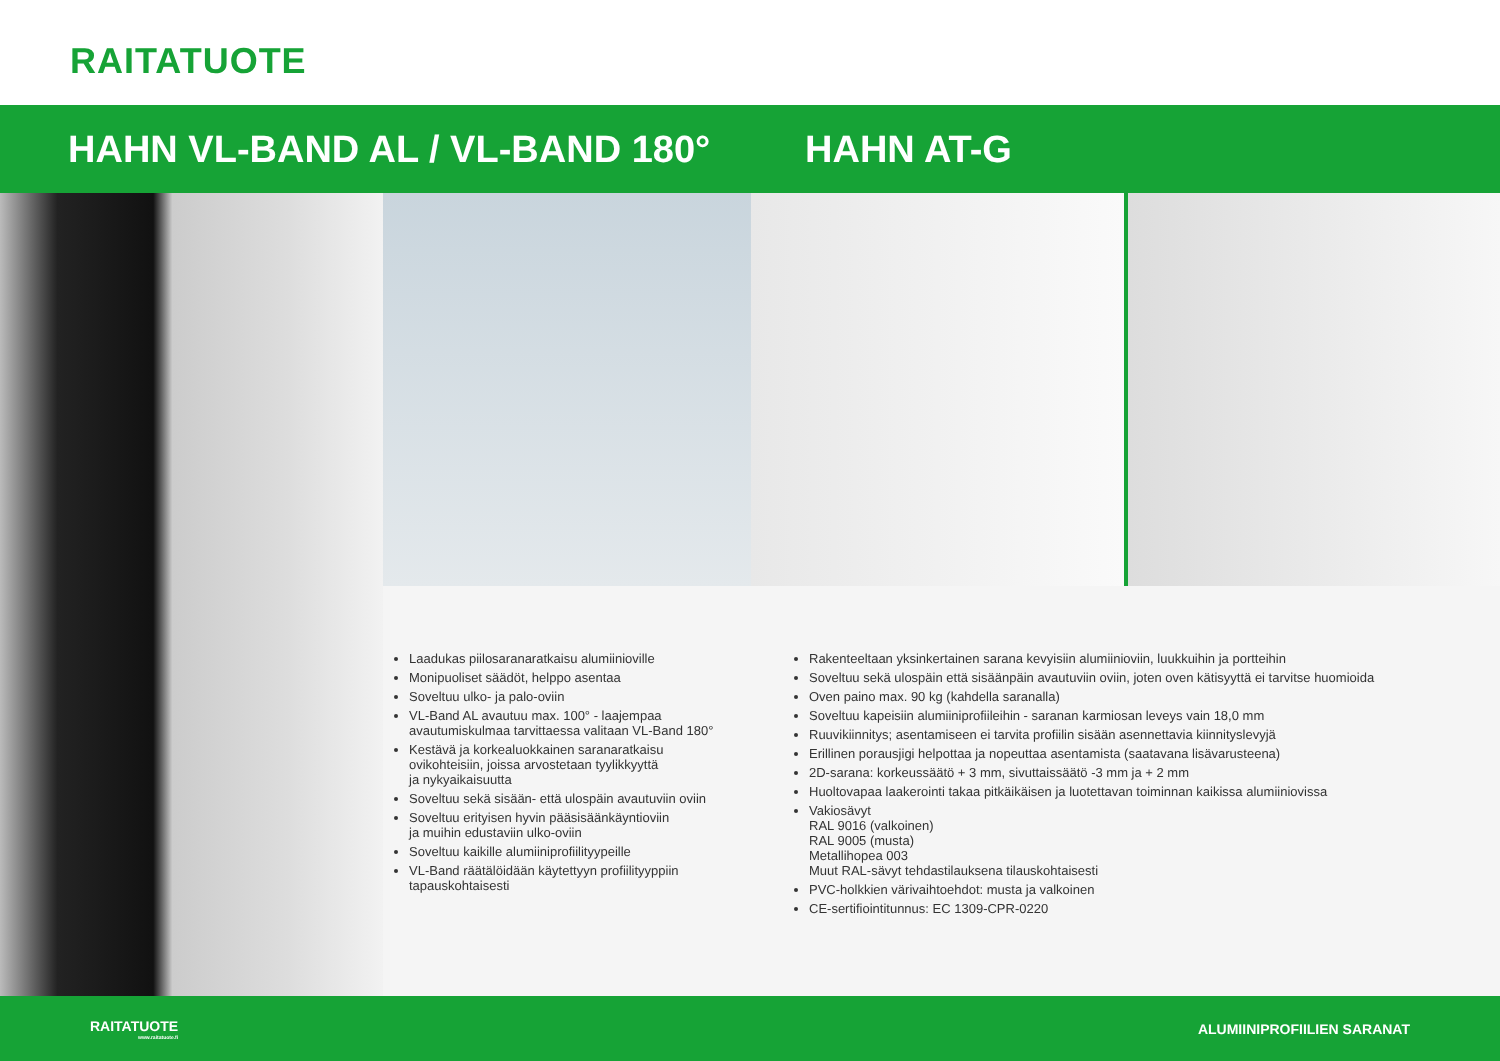RAITATUOTE
HAHN VL-BAND AL / VL-BAND 180° HAHN AT-G
Laadukas piilosaranaratkaisu alumiinioville
Monipuoliset säädöt, helppo asentaa
Soveltuu ulko- ja palo-oviin
VL-Band AL avautuu max. 100° - laajempaa
avautumiskulmaa tarvittaessa valitaan VL-Band 180°
Kestävä ja korkealuokkainen saranaratkaisu
ovikohteisiin, joissa arvostetaan tyylikkyyttä
ja nykyaikaisuutta
Soveltuu sekä sisään- että ulospäin avautuviin oviin
Soveltuu erityisen hyvin pääsisäänkäyntioviin
ja muihin edustaviin ulko-oviin
Soveltuu kaikille alumiiniprofiilityypeille
VL-Band räätälöidään käytettyyn profiilityyppiin
tapauskohtaisesti
Rakenteeltaan yksinkertainen sarana kevyisiin alumiinioviin, luukkuihin ja portteihin
Soveltuu sekä ulospäin että sisäänpäin avautuviin oviin, joten oven kätisyyttä ei tarvitse huomioida
Oven paino max. 90 kg (kahdella saranalla)
Soveltuu kapeisiin alumiiniprofiileihin - saranan karmiosan leveys vain 18,0 mm
Ruuvikiinnitys; asentamiseen ei tarvita profiilin sisään asennettavia kiinnityslevyjä
Erillinen porausjigi helpottaa ja nopeuttaa asentamista (saatavana lisävarusteena)
2D-sarana: korkeussäätö + 3 mm, sivuttaissäätö -3 mm ja + 2 mm
Huoltovapaa laakerointi takaa pitkäikäisen ja luotettavan toiminnan kaikissa alumiiniovissa
Vakiosävyt
RAL 9016 (valkoinen)
RAL 9005 (musta)
Metallihopea 003
Muut RAL-sävyt tehdastilauksena tilauskohtaisesti
PVC-holkkien värivaihtoehdot: musta ja valkoinen
CE-sertifiointitunnus: EC 1309-CPR-0220
RAITATUOTE
www.raitatuote.fi
ALUMIINIPROFIILIEN SARANAT